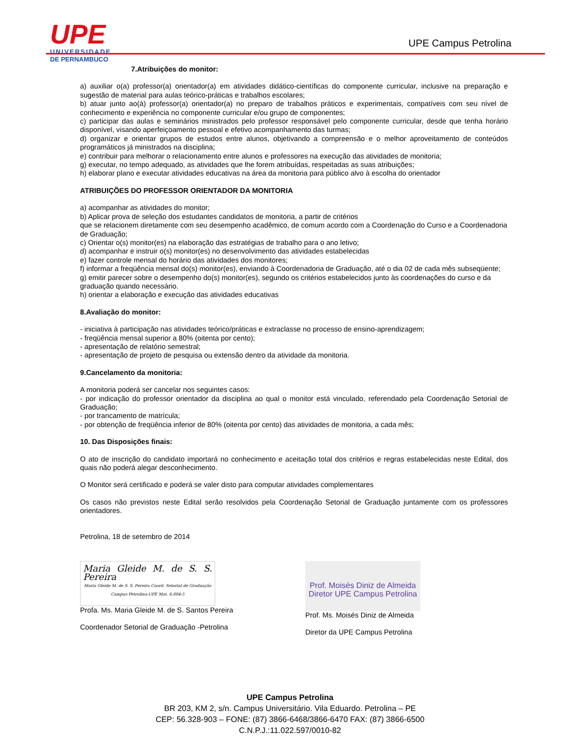UPE
UNIVERSIDADE
DE PERNAMBUCO
UPE Campus Petrolina
7.Atribuições do monitor:
a) auxiliar o(a) professor(a) orientador(a) em atividades didático-científicas do componente curricular, inclusive na preparação e sugestão de material para aulas teórico-práticas e trabalhos escolares;
b) atuar junto ao(à) professor(a) orientador(a) no preparo de trabalhos práticos e experimentais, compatíveis com seu nível de conhecimento e experiência no componente curricular e/ou grupo de componentes;
c) participar das aulas e seminários ministrados pelo professor responsável pelo componente curricular, desde que tenha horário disponível, visando aperfeiçoamento pessoal e efetivo acompanhamento das turmas;
d) organizar e orientar grupos de estudos entre alunos, objetivando a compreensão e o melhor aproveitamento de conteúdos programáticos já ministrados na disciplina;
e) contribuir para melhorar o relacionamento entre alunos e professores na execução das atividades de monitoria;
g) executar, no tempo adequado, as atividades que lhe forem atribuídas, respeitadas as suas atribuições;
h) elaborar plano e executar atividades educativas na área da monitoria para público alvo à escolha do orientador
ATRIBUIÇÕES DO PROFESSOR ORIENTADOR DA MONITORIA
a) acompanhar as atividades do monitor;
b) Aplicar prova de seleção dos estudantes candidatos de monitoria, a partir de critérios
que se relacionem diretamente com seu desempenho acadêmico, de comum acordo com a Coordenação do Curso e a Coordenadoria de Graduação;
c) Orientar o(s) monitor(es) na elaboração das estratégias de trabalho para o ano letivo;
d) acompanhar e instruir o(s) monitor(es) no desenvolvimento das atividades estabelecidas
e) fazer controle mensal do horário das atividades dos monitores;
f) informar a freqüência mensal do(s) monitor(es), enviando à Coordenadoria de Graduação, até o dia 02 de cada mês subseqüente;
g) emitir parecer sobre o desempenho do(s) monitor(es), segundo os critérios estabelecidos junto às coordenações do curso e da graduação quando necessário.
h) orientar a elaboração e execução das atividades educativas
8.Avaliação do monitor:
- iniciativa à participação nas atividades teórico/práticas e extraclasse no processo de ensino-aprendizagem;
- freqüência mensal superior a 80% (oitenta por cento);
- apresentação de relatório semestral;
- apresentação de projeto de pesquisa ou extensão dentro da atividade da monitoria.
9.Cancelamento da monitoria:
A monitoria poderá ser cancelar nos seguintes casos:
- por indicação do professor orientador da disciplina ao qual o monitor está vinculado, referendado pela Coordenação Setorial de Graduação;
- por trancamento de matrícula;
- por obtenção de freqüência inferior de 80% (oitenta por cento) das atividades de monitoria, a cada mês;
10. Das Disposições finais:
O ato de inscrição do candidato importará no conhecimento e aceitação total dos critérios e regras estabelecidas neste Edital, dos quais não poderá alegar desconhecimento.
O Monitor será certificado e poderá se valer disto para computar atividades complementares
Os casos não previstos neste Edital serão resolvidos pela Coordenação Setorial de Graduação juntamente com os professores orientadores.
Petrolina, 18 de setembro de 2014
Maria Gleide M. de S. S. Pereira
Maria Gleide M. de S. S. Pereira Coord. Setorial de Graduação Campus Petrolina-UPE Mat. 6.884-5
Profa. Ms. Maria Gleide M. de S. Santos Pereira
Coordenador Setorial de Graduação -Petrolina
Prof. Moisés Diniz de Almeida
Diretor UPE Campus Petrolina
Prof. Ms. Moisés Diniz de Almeida
Diretor da UPE Campus Petrolina
UPE Campus Petrolina
BR 203, KM 2, s/n. Campus Universitário. Vila Eduardo. Petrolina – PE
CEP: 56.328-903 – FONE: (87) 3866-6468/3866-6470 FAX: (87) 3866-6500
C.N.P.J.:11.022.597/0010-82